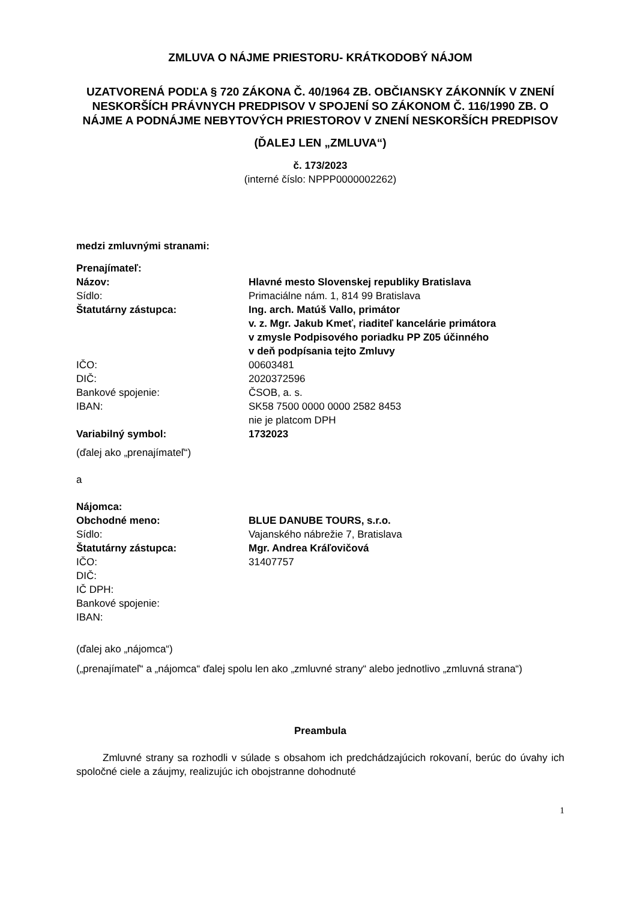ZMLUVA O NÁJME PRIESTORU- KRÁTKODOBÝ NÁJOM
UZATVORENÁ PODĽA § 720 ZÁKONA Č. 40/1964 ZB. OBČIANSKY ZÁKONNÍK V ZNENÍ NESKORŠÍCH PRÁVNYCH PREDPISOV V SPOJENÍ SO ZÁKONOM Č. 116/1990 ZB. O NÁJME A PODNÁJME NEBYTOVÝCH PRIESTOROV V ZNENÍ NESKORŠÍCH PREDPISOV
(ĎALEJ LEN „ZMLUVA“)
č. 173/2023
(interné číslo: NPPP0000002262)
medzi zmluvnými stranami:
| Prenajímateľ: | |
| Názov: | Hlavné mesto Slovenskej republiky Bratislava |
| Sídlo: | Primaciálne nám. 1, 814 99 Bratislava |
| Štatutárny zástupca: | Ing. arch. Matúš Vallo, primátor v. z. Mgr. Jakub Kmeť, riaditeľ kancelárie primátora v zmysle Podpisového poriadku PP Z05 účinného v deň podpísania tejto Zmluvy |
| IČO: | 00603481 |
| DIČ: | 2020372596 |
| Bankové spojenie: | ČSOB, a. s. |
| IBAN: | SK58 7500 0000 0000 2582 8453 nie je platcom DPH |
| Variabilný symbol: | 1732023 |
(ďalej ako „prenajímateľ“)
a
| Nájomca: | |
| Obchodné meno: | BLUE DANUBE TOURS, s.r.o. |
| Sídlo: | Vajanského nábrežie 7, Bratislava |
| Štatutárny zástupca: | Mgr. Andrea Kráľovičová |
| IČO: | 31407757 |
| DIČ: | |
| IČ DPH: | |
| Bankové spojenie: | |
| IBAN: | |
(ďalej ako „nájomca“)
(„prenajímateľ“ a „nájomca“ ďalej spolu len ako „zmluvné strany“ alebo jednotlivo „zmluvná strana“)
Preambula
Zmluvné strany sa rozhodli v súlade s obsahom ich predchádzajúcich rokovaní, berúc do úvahy ich spoločné ciele a záujmy, realizujúc ich obojstranne dohodnuté
1